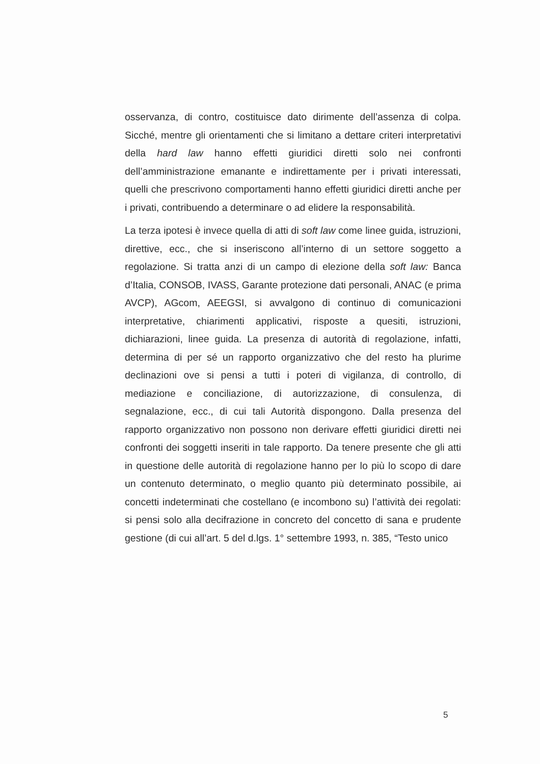osservanza, di contro, costituisce dato dirimente dell’assenza di colpa. Sicché, mentre gli orientamenti che si limitano a dettare criteri interpretativi della hard law hanno effetti giuridici diretti solo nei confronti dell’amministrazione emanante e indirettamente per i privati interessati, quelli che prescrivono comportamenti hanno effetti giuridici diretti anche per i privati, contribuendo a determinare o ad elidere la responsabilità.
La terza ipotesi è invece quella di atti di soft law come linee guida, istruzioni, direttive, ecc., che si inseriscono all’interno di un settore soggetto a regolazione. Si tratta anzi di un campo di elezione della soft law: Banca d’Italia, CONSOB, IVASS, Garante protezione dati personali, ANAC (e prima AVCP), AGcom, AEEGSI, si avvalgono di continuo di comunicazioni interpretative, chiarimenti applicativi, risposte a quesiti, istruzioni, dichiarazioni, linee guida. La presenza di autorità di regolazione, infatti, determina di per sé un rapporto organizzativo che del resto ha plurime declinazioni ove si pensi a tutti i poteri di vigilanza, di controllo, di mediazione e conciliazione, di autorizzazione, di consulenza, di segnalazione, ecc., di cui tali Autorità dispongono. Dalla presenza del rapporto organizzativo non possono non derivare effetti giuridici diretti nei confronti dei soggetti inseriti in tale rapporto. Da tenere presente che gli atti in questione delle autorità di regolazione hanno per lo più lo scopo di dare un contenuto determinato, o meglio quanto più determinato possibile, ai concetti indeterminati che costellano (e incombono su) l’attività dei regolati: si pensi solo alla decifrazione in concreto del concetto di sana e prudente gestione (di cui all’art. 5 del d.lgs. 1° settembre 1993, n. 385, “Testo unico
5